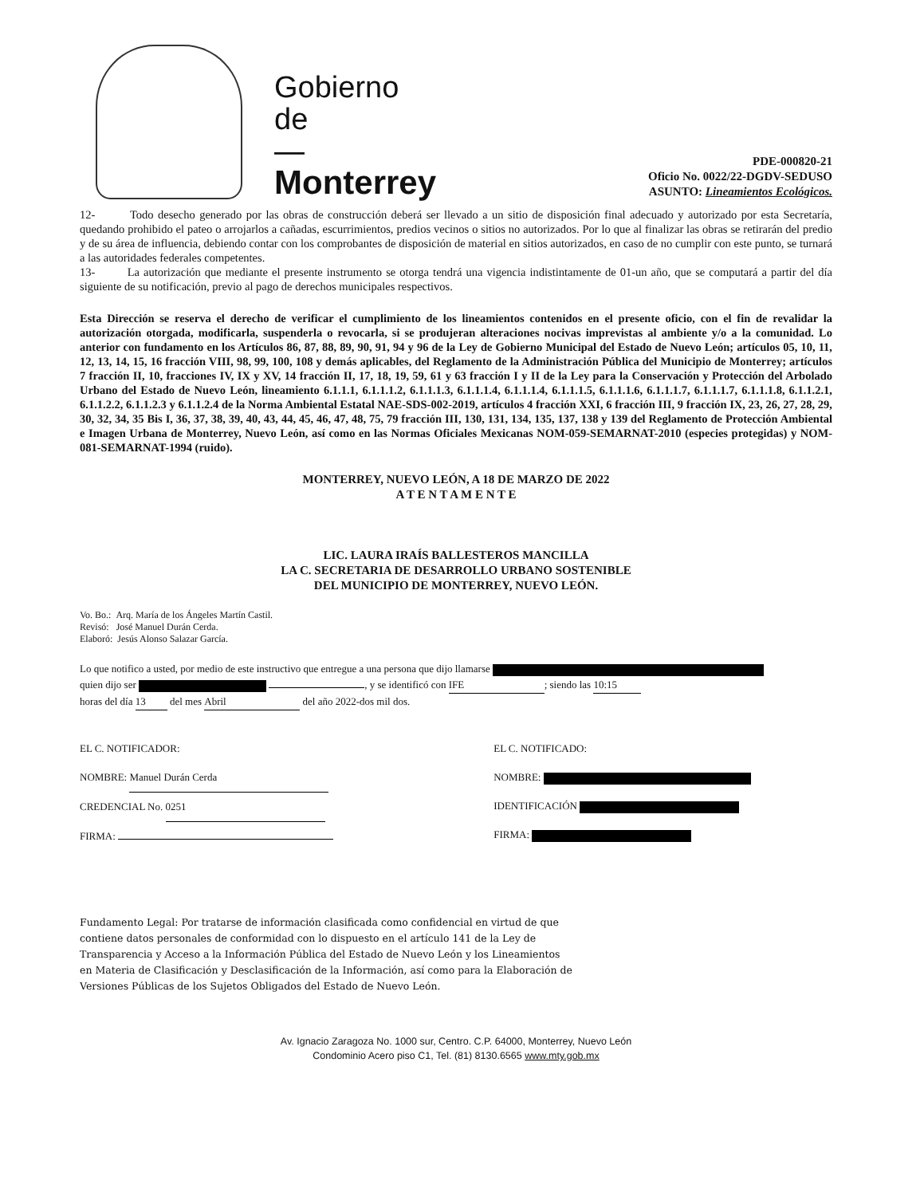Gobierno
de
—
Monterrey
PDE-000820-21
Oficio No. 0022/22-DGDV-SEDUSO
ASUNTO: Lineamientos Ecológicos.
12- Todo desecho generado por las obras de construcción deberá ser llevado a un sitio de disposición final adecuado y autorizado por esta Secretaría, quedando prohibido el pateo o arrojarlos a cañadas, escurrimientos, predios vecinos o sitios no autorizados. Por lo que al finalizar las obras se retirarán del predio y de su área de influencia, debiendo contar con los comprobantes de disposición de material en sitios autorizados, en caso de no cumplir con este punto, se turnará a las autoridades federales competentes.
13- La autorización que mediante el presente instrumento se otorga tendrá una vigencia indistintamente de 01-un año, que se computará a partir del día siguiente de su notificación, previo al pago de derechos municipales respectivos.
Esta Dirección se reserva el derecho de verificar el cumplimiento de los lineamientos contenidos en el presente oficio, con el fin de revalidar la autorización otorgada, modificarla, suspenderla o revocarla, si se produjeran alteraciones nocivas imprevistas al ambiente y/o a la comunidad. Lo anterior con fundamento en los Artículos 86, 87, 88, 89, 90, 91, 94 y 96 de la Ley de Gobierno Municipal del Estado de Nuevo León; artículos 05, 10, 11, 12, 13, 14, 15, 16 fracción VIII, 98, 99, 100, 108 y demás aplicables, del Reglamento de la Administración Pública del Municipio de Monterrey; artículos 7 fracción II, 10, fracciones IV, IX y XV, 14 fracción II, 17, 18, 19, 59, 61 y 63 fracción I y II de la Ley para la Conservación y Protección del Arbolado Urbano del Estado de Nuevo León, lineamiento 6.1.1.1, 6.1.1.1.2, 6.1.1.1.3, 6.1.1.1.4, 6.1.1.1.4, 6.1.1.1.5, 6.1.1.1.6, 6.1.1.1.7, 6.1.1.1.7, 6.1.1.1.8, 6.1.1.2.1, 6.1.1.2.2, 6.1.1.2.3 y 6.1.1.2.4 de la Norma Ambiental Estatal NAE-SDS-002-2019, artículos 4 fracción XXI, 6 fracción III, 9 fracción IX, 23, 26, 27, 28, 29, 30, 32, 34, 35 Bis I, 36, 37, 38, 39, 40, 43, 44, 45, 46, 47, 48, 75, 79 fracción III, 130, 131, 134, 135, 137, 138 y 139 del Reglamento de Protección Ambiental e Imagen Urbana de Monterrey, Nuevo León, así como en las Normas Oficiales Mexicanas NOM-059-SEMARNAT-2010 (especies protegidas) y NOM-081-SEMARNAT-1994 (ruido).
MONTERREY, NUEVO LEÓN, A 18 DE MARZO DE 2022
A T E N T A M E N T E
LIC. LAURA IRAÍS BALLESTEROS MANCILLA
LA C. SECRETARIA DE DESARROLLO URBANO SOSTENIBLE
DEL MUNICIPIO DE MONTERREY, NUEVO LEÓN.
Vo. Bo.: Arq. María de los Ángeles Martín Castil.
Revisó: José Manuel Durán Cerda.
Elaboró: Jesús Alonso Salazar García.
Lo que notifico a usted, por medio de este instructivo que entregue a una persona que dijo llamarse
quien dijo ser , y se identificó con IFE; siendo las 10:15
horas del día 13 del mes Abril del año 2022-dos mil dos.
EL C. NOTIFICADOR:
NOMBRE: Manuel Durán Cerda
CREDENCIAL No. 0251
FIRMA:
EL C. NOTIFICADO:
NOMBRE:
IDENTIFICACIÓN
FIRMA:
Fundamento Legal: Por tratarse de información clasificada como confidencial en virtud de que contiene datos personales de conformidad con lo dispuesto en el artículo 141 de la Ley de Transparencia y Acceso a la Información Pública del Estado de Nuevo León y los Lineamientos en Materia de Clasificación y Desclasificación de la Información, así como para la Elaboración de Versiones Públicas de los Sujetos Obligados del Estado de Nuevo León.
Av. Ignacio Zaragoza No. 1000 sur, Centro. C.P. 64000, Monterrey, Nuevo León
Condominio Acero piso C1, Tel. (81) 8130.6565 www.mty.gob.mx